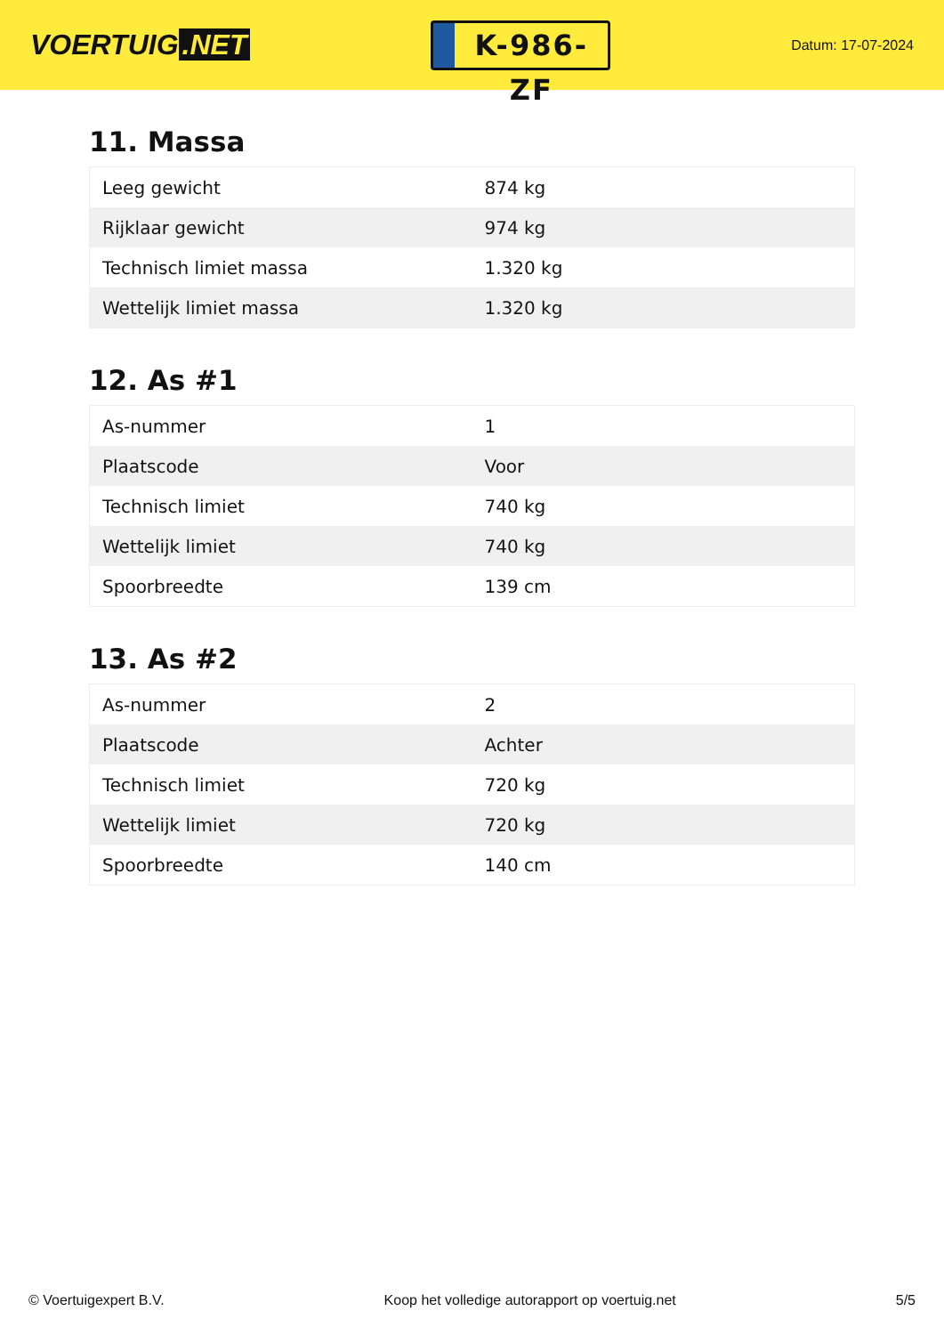VOERTUIG.NET
K-986-ZF
Datum: 17-07-2024
11. Massa
| Leeg gewicht | 874 kg |
| Rijklaar gewicht | 974 kg |
| Technisch limiet massa | 1.320 kg |
| Wettelijk limiet massa | 1.320 kg |
12. As #1
| As-nummer | 1 |
| Plaatscode | Voor |
| Technisch limiet | 740 kg |
| Wettelijk limiet | 740 kg |
| Spoorbreedte | 139 cm |
13. As #2
| As-nummer | 2 |
| Plaatscode | Achter |
| Technisch limiet | 720 kg |
| Wettelijk limiet | 720 kg |
| Spoorbreedte | 140 cm |
© Voertuigexpert B.V. Koop het volledige autorapport op voertuig.net 5/5